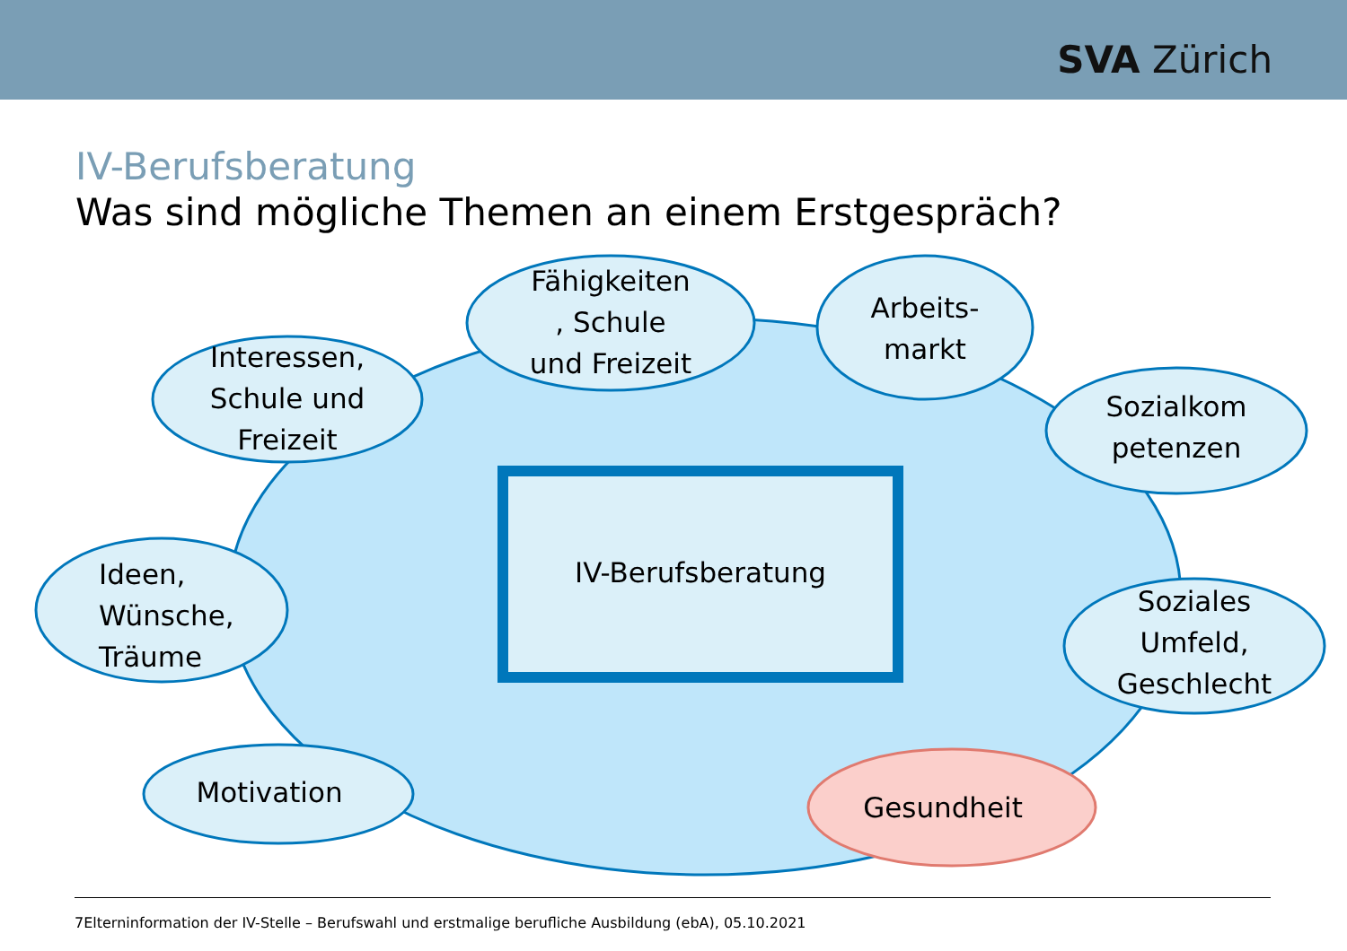SVA Zürich
IV-Berufsberatung
Was sind mögliche Themen an einem Erstgespräch?
Fähigkeiten
, Schule
und Freizeit
Arbeits-
markt
Interessen,
Schule und
Freizeit
Sozialkom
petenzen
Ideen,
Wünsche,
Träume
IV-Berufsberatung
Soziales
Umfeld,
Geschlecht
Motivation Gesundheit
7Elterninformation der IV-Stelle – Berufswahl und erstmalige berufliche Ausbildung (ebA), 05.10.2021